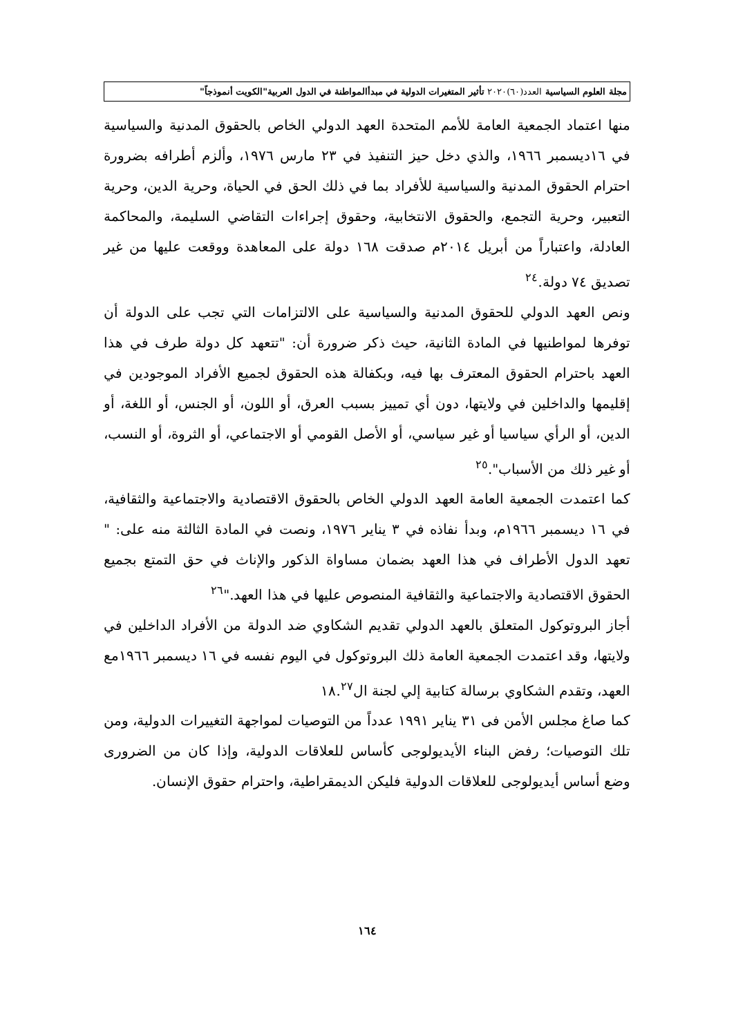مجلة العلوم السياسية العدد(٦٠)٢٠٢٠ تأثير المتغيرات الدولية في مبدأالمواطنة في الدول العربية"الكويت أنموذجاً"
منها اعتماد الجمعية العامة للأمم المتحدة العهد الدولي الخاص بالحقوق المدنية والسياسية في ١٦ديسمبر ١٩٦٦، والذي دخل حيز التنفيذ في ٢٣ مارس ١٩٧٦، وألزم أطرافه بضرورة احترام الحقوق المدنية والسياسية للأفراد بما في ذلك الحق في الحياة، وحرية الدين، وحرية التعبير، وحرية التجمع، والحقوق الانتخابية، وحقوق إجراءات التقاضي السليمة، والمحاكمة العادلة، واعتباراً من أبريل ٢٠١٤م صدقت ١٦٨ دولة على المعاهدة ووقعت عليها من غير تصديق ٧٤ دولة.<sup>٢٤</sup>
ونص العهد الدولي للحقوق المدنية والسياسية على الالتزامات التي تجب على الدولة أن توفرها لمواطنيها في المادة الثانية، حيث ذكر ضرورة أن: "تتعهد كل دولة طرف في هذا العهد باحترام الحقوق المعترف بها فيه، وبكفالة هذه الحقوق لجميع الأفراد الموجودين في إقليمها والداخلين في ولايتها، دون أي تمييز بسبب العرق، أو اللون، أو الجنس، أو اللغة، أو الدين، أو الرأي سياسيا أو غير سياسي، أو الأصل القومي أو الاجتماعي، أو الثروة، أو النسب، أو غير ذلك من الأسباب".<sup>٢٥</sup>
كما اعتمدت الجمعية العامة العهد الدولي الخاص بالحقوق الاقتصادية والاجتماعية والثقافية، في ١٦ ديسمبر ١٩٦٦م، وبدأ نفاذه في ٣ يناير ١٩٧٦، ونصت في المادة الثالثة منه على: " تعهد الدول الأطراف في هذا العهد بضمان مساواة الذكور والإناث في حق التمتع بجميع الحقوق الاقتصادية والاجتماعية والثقافية المنصوص عليها في هذا العهد."<sup>٢٦</sup>
أجاز البروتوكول المتعلق بالعهد الدولي تقديم الشكاوي ضد الدولة من الأفراد الداخلين في ولايتها، وقد اعتمدت الجمعية العامة ذلك البروتوكول في اليوم نفسه في ١٦ ديسمبر ١٩٦٦مع العهد، وتقدم الشكاوي برسالة كتابية إلي لجنة ال١٨.<sup>٢٧</sup>
كما صاغ مجلس الأمن فى ٣١ يناير ١٩٩١ عدداً من التوصيات لمواجهة التغييرات الدولية، ومن تلك التوصيات؛ رفض البناء الأيديولوجى كأساس للعلاقات الدولية، وإذا كان من الضرورى وضع أساس أيديولوجى للعلاقات الدولية فليكن الديمقراطية، واحترام حقوق الإنسان.
١٦٤